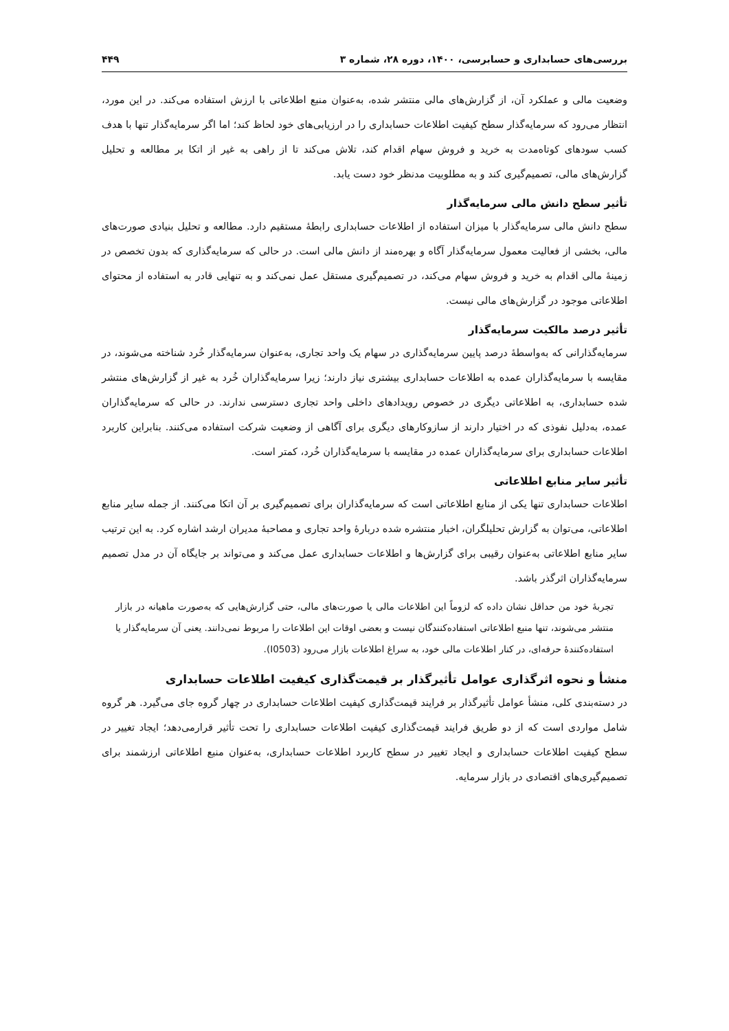بررسی‌های حسابداری و حسابرسی، ۱۴۰۰، دوره ۲۸، شماره ۳ ۴۴۹
وضعیت مالی و عملکرد آن، از گزارش‌های مالی منتشر شده، به‌عنوان منبع اطلاعاتی با ارزش استفاده می‌کند. در این مورد، انتظار می‌رود که سرمایه‌گذار سطح کیفیت اطلاعات حسابداری را در ارزیابی‌های خود لحاظ کند؛ اما اگر سرمایه‌گذار تنها با هدف کسب سودهای کوتاه‌مدت به خرید و فروش سهام اقدام کند، تلاش می‌کند تا از راهی به غیر از اتکا بر مطالعه و تحلیل گزارش‌های مالی، تصمیم‌گیری کند و به مطلوبیت مدنظر خود دست یابد.
تأثیر سطح دانش مالی سرمایه‌گذار
سطح دانش مالی سرمایه‌گذار با میزان استفاده از اطلاعات حسابداری رابطهٔ مستقیم دارد. مطالعه و تحلیل بنیادی صورت‌های مالی، بخشی از فعالیت معمول سرمایه‌گذار آگاه و بهره‌مند از دانش مالی است. در حالی که سرمایه‌گذاری که بدون تخصص در زمینهٔ مالی اقدام به خرید و فروش سهام می‌کند، در تصمیم‌گیری مستقل عمل نمی‌کند و به تنهایی قادر به استفاده از محتوای اطلاعاتی موجود در گزارش‌های مالی نیست.
تأثیر درصد مالکیت سرمایه‌گذار
سرمایه‌گذارانی که به‌واسطهٔ درصد پایین سرمایه‌گذاری در سهام یک واحد تجاری، به‌عنوان سرمایه‌گذار خُرد شناخته می‌شوند، در مقایسه با سرمایه‌گذاران عمده به اطلاعات حسابداری بیشتری نیاز دارند؛ زیرا سرمایه‌گذاران خُرد به غیر از گزارش‌های منتشر شده حسابداری، به اطلاعاتی دیگری در خصوص رویدادهای داخلی واحد تجاری دسترسی ندارند. در حالی که سرمایه‌گذاران عمده، به‌دلیل نفوذی که در اختیار دارند از سازوکارهای دیگری برای آگاهی از وضعیت شرکت استفاده می‌کنند. بنابراین کاربرد اطلاعات حسابداری برای سرمایه‌گذاران عمده در مقایسه با سرمایه‌گذاران خُرد، کمتر است.
تأثیر سایر منابع اطلاعاتی
اطلاعات حسابداری تنها یکی از منابع اطلاعاتی است که سرمایه‌گذاران برای تصمیم‌گیری بر آن اتکا می‌کنند. از جمله سایر منابع اطلاعاتی، می‌توان به گزارش تحلیلگران، اخبار منتشره شده دربارهٔ واحد تجاری و مصاحبهٔ مدیران ارشد اشاره کرد. به این ترتیب سایر منابع اطلاعاتی به‌عنوان رقیبی برای گزارش‌ها و اطلاعات حسابداری عمل می‌کند و می‌تواند بر جایگاه آن در مدل تصمیم سرمایه‌گذاران اثرگذر باشد.
تجربهٔ خود من حداقل نشان داده که لزوماً این اطلاعات مالی یا صورت‌های مالی، حتی گزارش‌هایی که به‌صورت ماهیانه در بازار منتشر می‌شوند، تنها منبع اطلاعاتی استفاده‌کنندگان نیست و بعضی اوقات این اطلاعات را مربوط نمی‌دانند. یعنی آن سرمایه‌گذار یا استفاده‌کنندهٔ حرفه‌ای، در کنار اطلاعات مالی خود، به سراغ اطلاعات بازار می‌رود (I0503).
منشأ و نحوه اثرگذاری عوامل تأثیرگذار بر قیمت‌گذاری کیفیت اطلاعات حسابداری
در دسته‌بندی کلی، منشأ عوامل تأثیرگذار بر فرایند قیمت‌گذاری کیفیت اطلاعات حسابداری در چهار گروه جای می‌گیرد. هر گروه شامل مواردی است که از دو طریق فرایند قیمت‌گذاری کیفیت اطلاعات حسابداری را تحت تأثیر قرارمی‌دهد؛ ایجاد تغییر در سطح کیفیت اطلاعات حسابداری و ایجاد تغییر در سطح کاربرد اطلاعات حسابداری، به‌عنوان منبع اطلاعاتی ارزشمند برای تصمیم‌گیری‌های اقتصادی در بازار سرمایه.